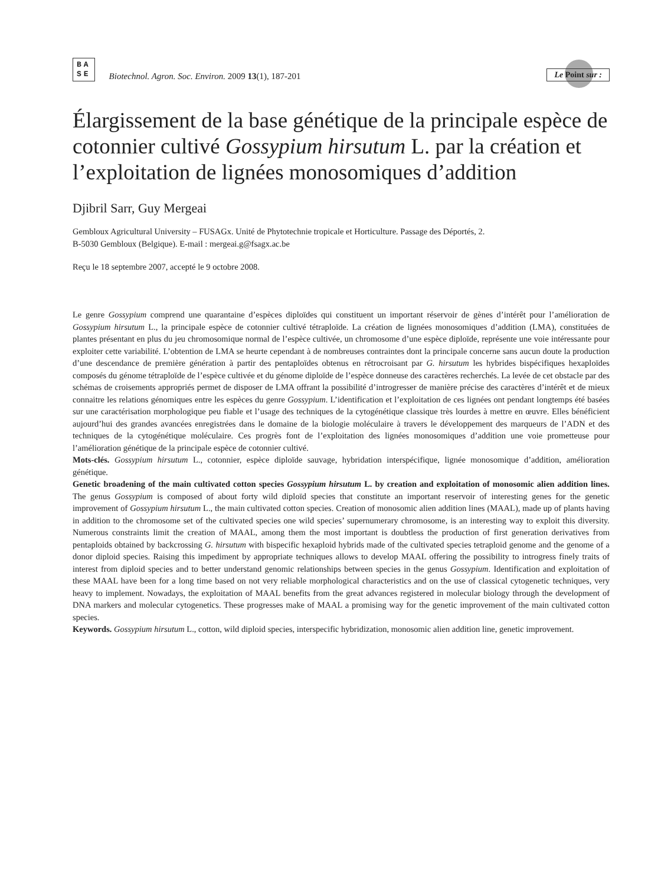BA
SE
Biotechnol. Agron. Soc. Environ. 2009 13(1), 187-201
Le Point sur :
Élargissement de la base génétique de la principale espèce de cotonnier cultivé Gossypium hirsutum L. par la création et l’exploitation de lignées monosomiques d’addition
Djibril Sarr, Guy Mergeai
Gembloux Agricultural University – FUSAGx. Unité de Phytotechnie tropicale et Horticulture. Passage des Déportés, 2.
B-5030 Gembloux (Belgique). E-mail : mergeai.g@fsagx.ac.be
Reçu le 18 septembre 2007, accepté le 9 octobre 2008.
Le genre Gossypium comprend une quarantaine d’espèces diploïdes qui constituent un important réservoir de gènes d’intérêt pour l’amélioration de Gossypium hirsutum L., la principale espèce de cotonnier cultivé tétraploïde. La création de lignées monosomiques d’addition (LMA), constituées de plantes présentant en plus du jeu chromosomique normal de l’espèce cultivée, un chromosome d’une espèce diploïde, représente une voie intéressante pour exploiter cette variabilité. L’obtention de LMA se heurte cependant à de nombreuses contraintes dont la principale concerne sans aucun doute la production d’une descendance de première génération à partir des pentaploïdes obtenus en rétrocroisant par G. hirsutum les hybrides bispécifiques hexaploïdes composés du génome tétraploïde de l’espèce cultivée et du génome diploïde de l’espèce donneuse des caractères recherchés. La levée de cet obstacle par des schémas de croisements appropriés permet de disposer de LMA offrant la possibilité d’introgresser de manière précise des caractères d’intérêt et de mieux connaitre les relations génomiques entre les espèces du genre Gossypium. L’identification et l’exploitation de ces lignées ont pendant longtemps été basées sur une caractérisation morphologique peu fiable et l’usage des techniques de la cytogénétique classique très lourdes à mettre en œuvre. Elles bénéficient aujourd’hui des grandes avancées enregistrées dans le domaine de la biologie moléculaire à travers le développement des marqueurs de l’ADN et des techniques de la cytogénétique moléculaire. Ces progrès font de l’exploitation des lignées monosomiques d’addition une voie prometteuse pour l’amélioration génétique de la principale espèce de cotonnier cultivé.
Mots-clés. Gossypium hirsutum L., cotonnier, espèce diploïde sauvage, hybridation interspécifique, lignée monosomique d’addition, amélioration génétique.
Genetic broadening of the main cultivated cotton species Gossypium hirsutum L. by creation and exploitation of monosomic alien addition lines. The genus Gossypium is composed of about forty wild diploïd species that constitute an important reservoir of interesting genes for the genetic improvement of Gossypium hirsutum L., the main cultivated cotton species. Creation of monosomic alien addition lines (MAAL), made up of plants having in addition to the chromosome set of the cultivated species one wild species’ supernumerary chromosome, is an interesting way to exploit this diversity. Numerous constraints limit the creation of MAAL, among them the most important is doubtless the production of first generation derivatives from pentaploids obtained by backcrossing G. hirsutum with bispecific hexaploid hybrids made of the cultivated species tetraploid genome and the genome of a donor diploid species. Raising this impediment by appropriate techniques allows to develop MAAL offering the possibility to introgress finely traits of interest from diploid species and to better understand genomic relationships between species in the genus Gossypium. Identification and exploitation of these MAAL have been for a long time based on not very reliable morphological characteristics and on the use of classical cytogenetic techniques, very heavy to implement. Nowadays, the exploitation of MAAL benefits from the great advances registered in molecular biology through the development of DNA markers and molecular cytogenetics. These progresses make of MAAL a promising way for the genetic improvement of the main cultivated cotton species.
Keywords. Gossypium hirsutum L., cotton, wild diploid species, interspecific hybridization, monosomic alien addition line, genetic improvement.